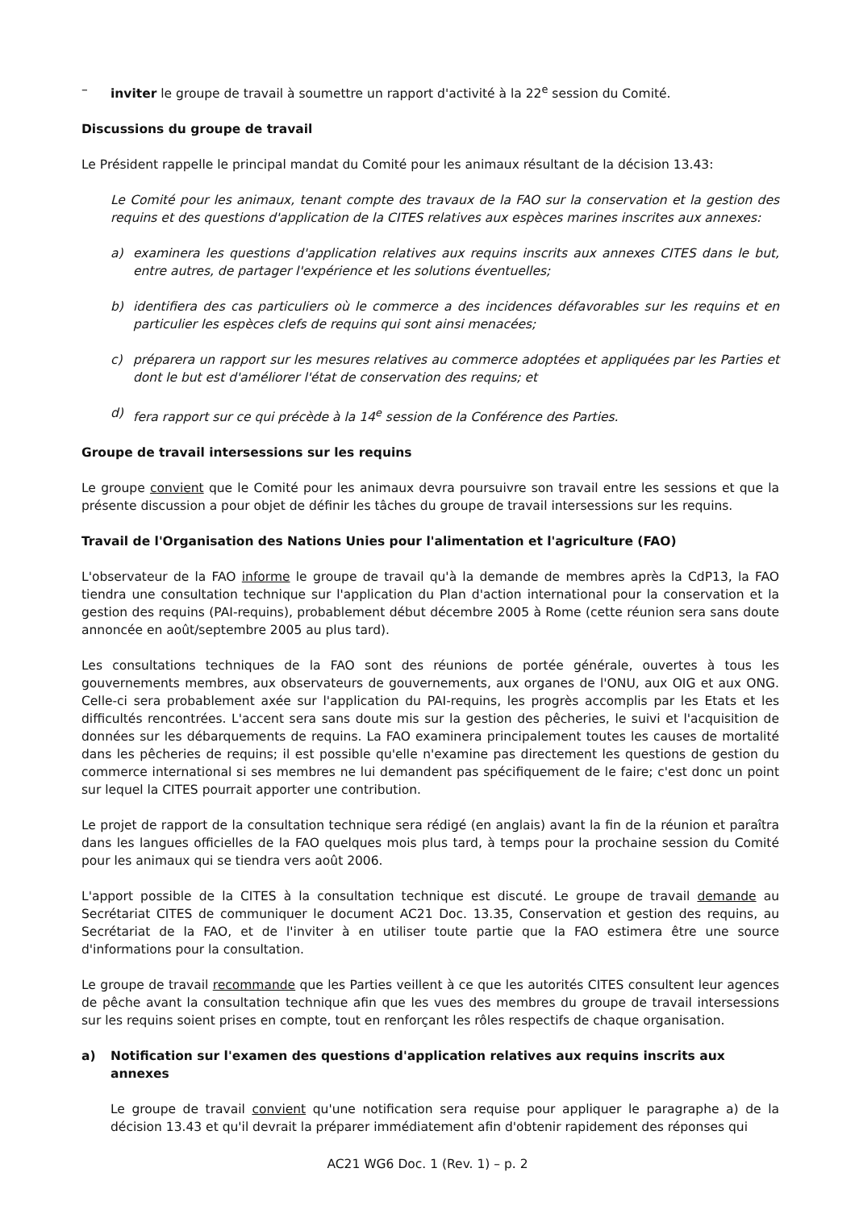– inviter le groupe de travail à soumettre un rapport d'activité à la 22<sup>e</sup> session du Comité.
Discussions du groupe de travail
Le Président rappelle le principal mandat du Comité pour les animaux résultant de la décision 13.43:
Le Comité pour les animaux, tenant compte des travaux de la FAO sur la conservation et la gestion des requins et des questions d'application de la CITES relatives aux espèces marines inscrites aux annexes:
a) examinera les questions d'application relatives aux requins inscrits aux annexes CITES dans le but, entre autres, de partager l'expérience et les solutions éventuelles;
b) identifiera des cas particuliers où le commerce a des incidences défavorables sur les requins et en particulier les espèces clefs de requins qui sont ainsi menacées;
c) préparera un rapport sur les mesures relatives au commerce adoptées et appliquées par les Parties et dont le but est d'améliorer l'état de conservation des requins; et
d) fera rapport sur ce qui précède à la 14<sup>e</sup> session de la Conférence des Parties.
Groupe de travail intersessions sur les requins
Le groupe convient que le Comité pour les animaux devra poursuivre son travail entre les sessions et que la présente discussion a pour objet de définir les tâches du groupe de travail intersessions sur les requins.
Travail de l'Organisation des Nations Unies pour l'alimentation et l'agriculture (FAO)
L'observateur de la FAO informe le groupe de travail qu'à la demande de membres après la CdP13, la FAO tiendra une consultation technique sur l'application du Plan d'action international pour la conservation et la gestion des requins (PAI-requins), probablement début décembre 2005 à Rome (cette réunion sera sans doute annoncée en août/septembre 2005 au plus tard).
Les consultations techniques de la FAO sont des réunions de portée générale, ouvertes à tous les gouvernements membres, aux observateurs de gouvernements, aux organes de l'ONU, aux OIG et aux ONG. Celle-ci sera probablement axée sur l'application du PAI-requins, les progrès accomplis par les Etats et les difficultés rencontrées. L'accent sera sans doute mis sur la gestion des pêcheries, le suivi et l'acquisition de données sur les débarquements de requins. La FAO examinera principalement toutes les causes de mortalité dans les pêcheries de requins; il est possible qu'elle n'examine pas directement les questions de gestion du commerce international si ses membres ne lui demandent pas spécifiquement de le faire; c'est donc un point sur lequel la CITES pourrait apporter une contribution.
Le projet de rapport de la consultation technique sera rédigé (en anglais) avant la fin de la réunion et paraîtra dans les langues officielles de la FAO quelques mois plus tard, à temps pour la prochaine session du Comité pour les animaux qui se tiendra vers août 2006.
L'apport possible de la CITES à la consultation technique est discuté. Le groupe de travail demande au Secrétariat CITES de communiquer le document AC21 Doc. 13.35, Conservation et gestion des requins, au Secrétariat de la FAO, et de l'inviter à en utiliser toute partie que la FAO estimera être une source d'informations pour la consultation.
Le groupe de travail recommande que les Parties veillent à ce que les autorités CITES consultent leur agences de pêche avant la consultation technique afin que les vues des membres du groupe de travail intersessions sur les requins soient prises en compte, tout en renforçant les rôles respectifs de chaque organisation.
a) Notification sur l'examen des questions d'application relatives aux requins inscrits aux annexes
Le groupe de travail convient qu'une notification sera requise pour appliquer le paragraphe a) de la décision 13.43 et qu'il devrait la préparer immédiatement afin d'obtenir rapidement des réponses qui
AC21 WG6 Doc. 1 (Rev. 1) – p. 2